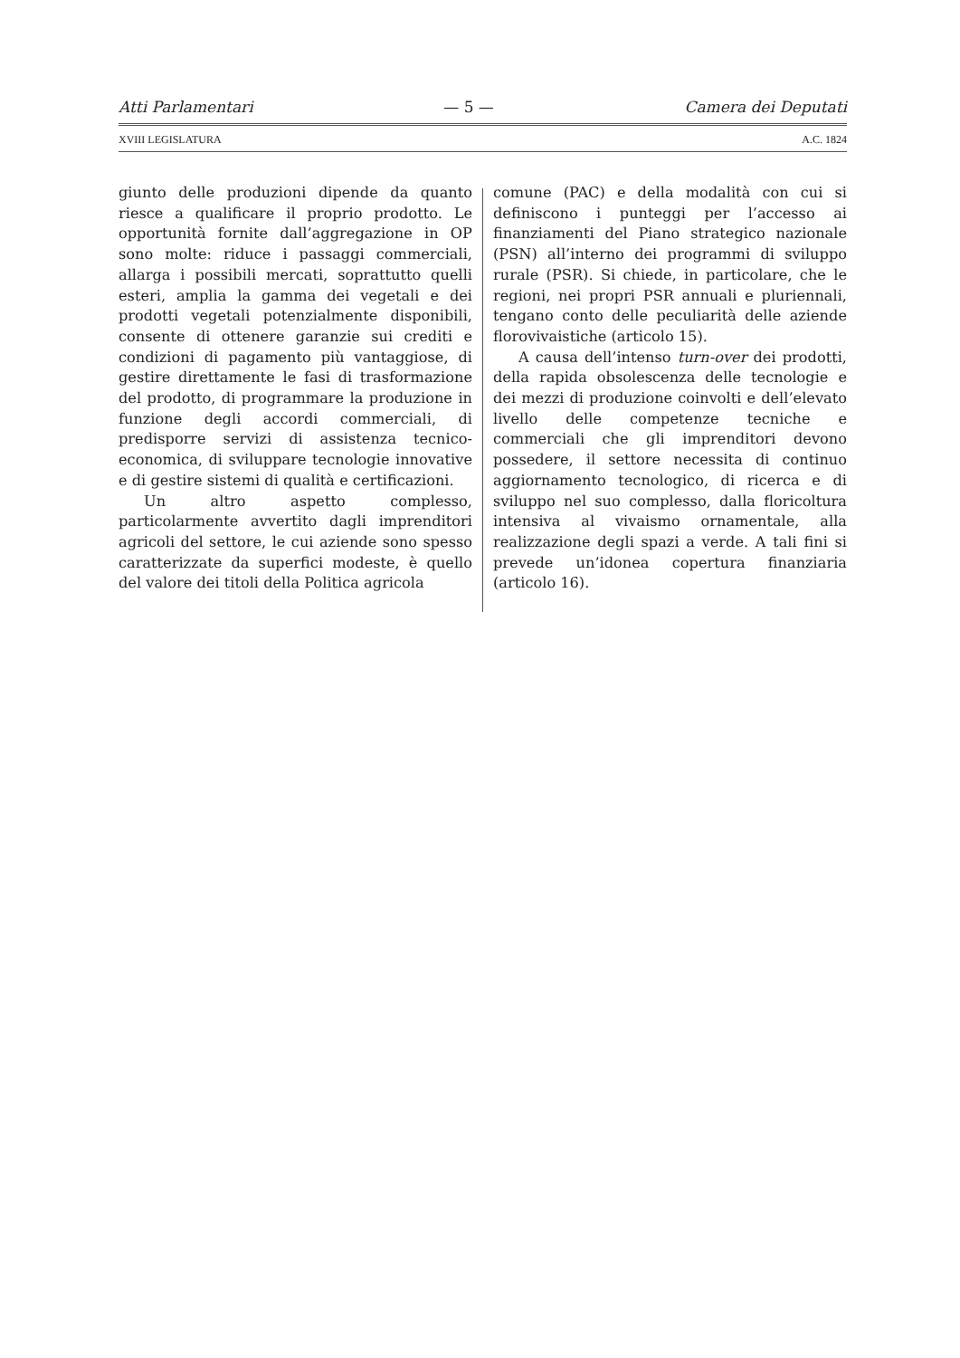Atti Parlamentari — 5 — Camera dei Deputati
XVIII LEGISLATURA A.C. 1824
giunto delle produzioni dipende da quanto riesce a qualificare il proprio prodotto. Le opportunità fornite dall’aggregazione in OP sono molte: riduce i passaggi commerciali, allarga i possibili mercati, soprattutto quelli esteri, amplia la gamma dei vegetali e dei prodotti vegetali potenzialmente disponibili, consente di ottenere garanzie sui crediti e condizioni di pagamento più vantaggiose, di gestire direttamente le fasi di trasformazione del prodotto, di programmare la produzione in funzione degli accordi commerciali, di predisporre servizi di assistenza tecnico-economica, di sviluppare tecnologie innovative e di gestire sistemi di qualità e certificazioni.
Un altro aspetto complesso, particolarmente avvertito dagli imprenditori agricoli del settore, le cui aziende sono spesso caratterizzate da superfici modeste, è quello del valore dei titoli della Politica agricola
comune (PAC) e della modalità con cui si definiscono i punteggi per l’accesso ai finanziamenti del Piano strategico nazionale (PSN) all’interno dei programmi di sviluppo rurale (PSR). Si chiede, in particolare, che le regioni, nei propri PSR annuali e pluriennali, tengano conto delle peculiarità delle aziende florovivaistiche (articolo 15).
A causa dell’intenso turn-over dei prodotti, della rapida obsolescenza delle tecnologie e dei mezzi di produzione coinvolti e dell’elevato livello delle competenze tecniche e commerciali che gli imprenditori devono possedere, il settore necessita di continuo aggiornamento tecnologico, di ricerca e di sviluppo nel suo complesso, dalla floricoltura intensiva al vivaismo ornamentale, alla realizzazione degli spazi a verde. A tali fini si prevede un’idonea copertura finanziaria (articolo 16).